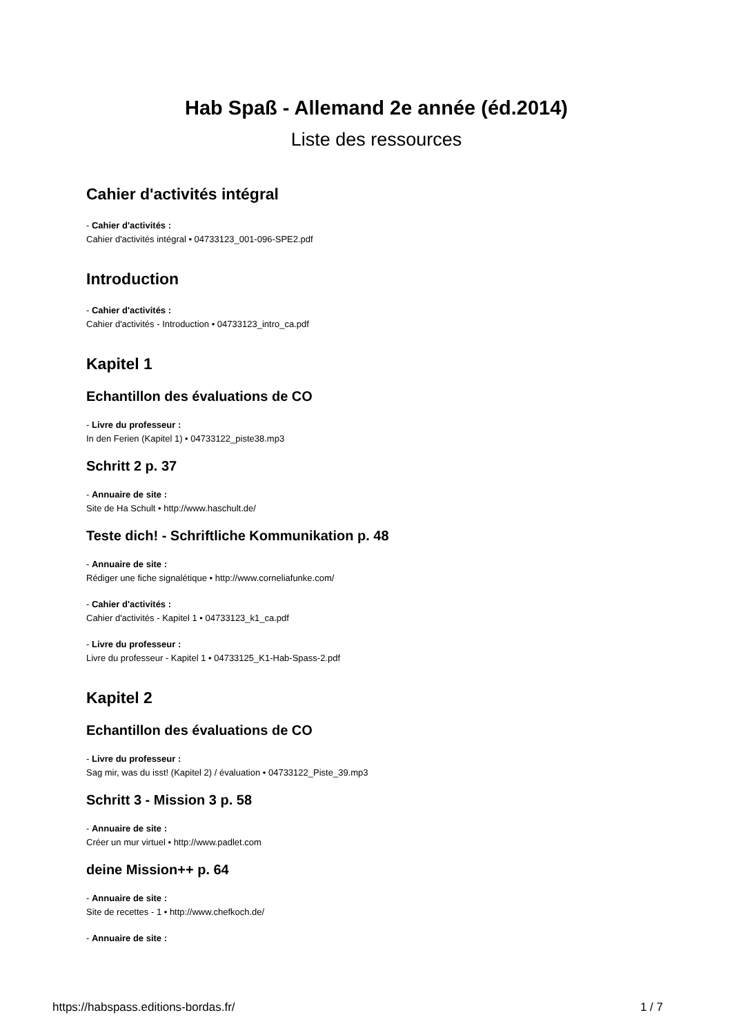Hab Spaß - Allemand 2e année (éd.2014)
Liste des ressources
Cahier d'activités intégral
- Cahier d'activités :
Cahier d'activités intégral • 04733123_001-096-SPE2.pdf
Introduction
- Cahier d'activités :
Cahier d'activités - Introduction • 04733123_intro_ca.pdf
Kapitel 1
Echantillon des évaluations de CO
- Livre du professeur :
In den Ferien (Kapitel 1) • 04733122_piste38.mp3
Schritt 2 p. 37
- Annuaire de site :
Site de Ha Schult • http://www.haschult.de/
Teste dich! - Schriftliche Kommunikation p. 48
- Annuaire de site :
Rédiger une fiche signalétique • http://www.corneliafunke.com/
- Cahier d'activités :
Cahier d'activités - Kapitel 1 • 04733123_k1_ca.pdf
- Livre du professeur :
Livre du professeur - Kapitel 1 • 04733125_K1-Hab-Spass-2.pdf
Kapitel 2
Echantillon des évaluations de CO
- Livre du professeur :
Sag mir, was du isst! (Kapitel 2) / évaluation • 04733122_Piste_39.mp3
Schritt 3 - Mission 3 p. 58
- Annuaire de site :
Créer un mur virtuel • http://www.padlet.com
deine Mission++ p. 64
- Annuaire de site :
Site de recettes - 1 • http://www.chefkoch.de/
- Annuaire de site :
https://habspass.editions-bordas.fr/ 1 / 7